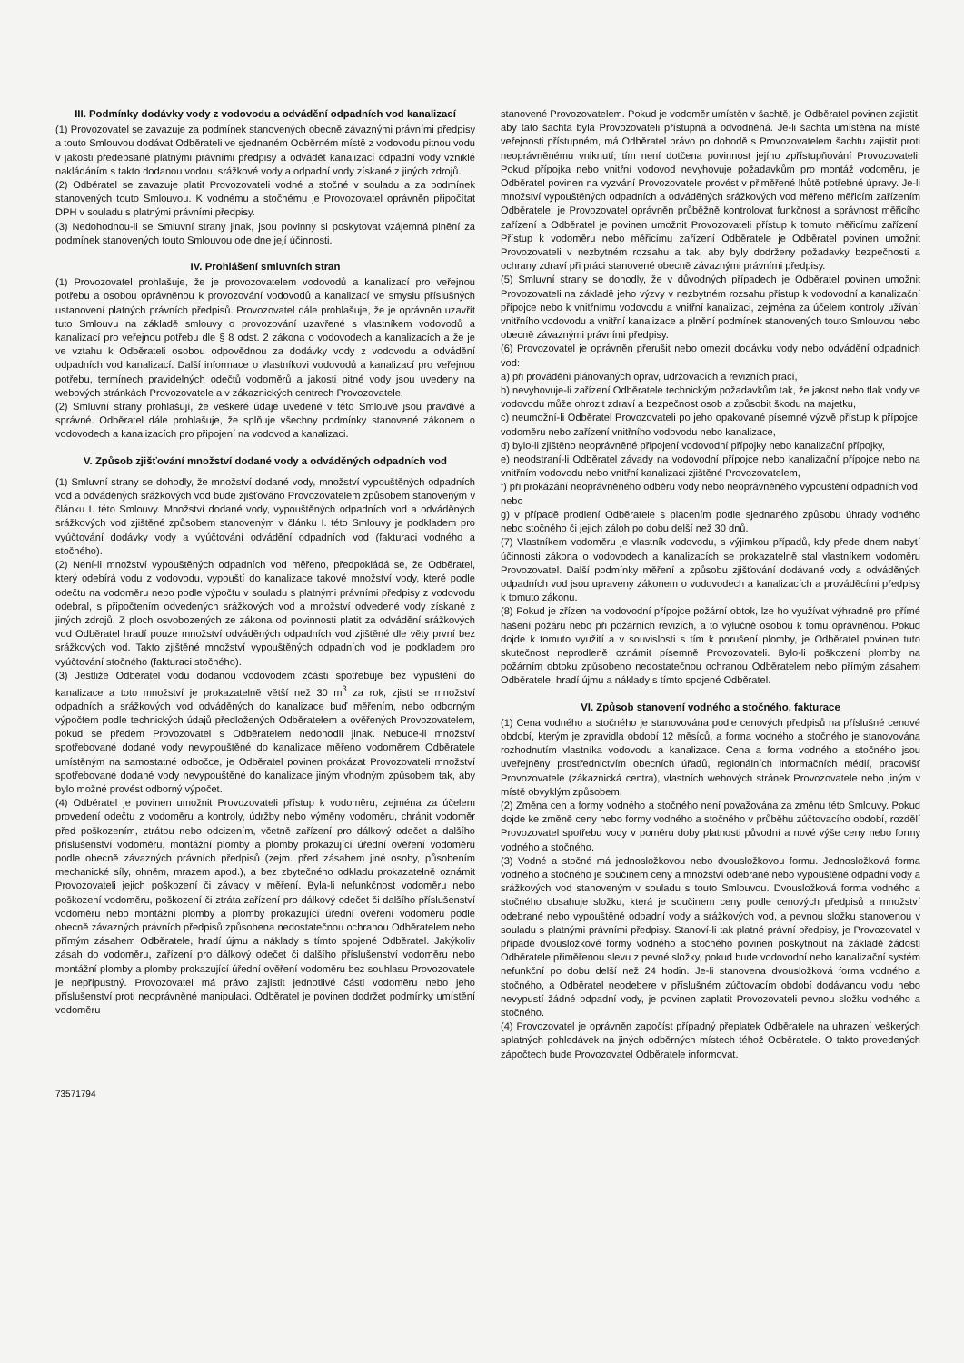III. Podmínky dodávky vody z vodovodu a odvádění odpadních vod kanalizací
(1) Provozovatel se zavazuje za podmínek stanovených obecně závaznými právními předpisy a touto Smlouvou dodávat Odběrateli ve sjednaném Odběrném místě z vodovodu pitnou vodu v jakosti předepsané platnými právními předpisy a odvádět kanalizací odpadní vody vzniklé nakládáním s takto dodanou vodou, srážkové vody a odpadní vody získané z jiných zdrojů.
(2) Odběratel se zavazuje platit Provozovateli vodné a stočné v souladu a za podmínek stanovených touto Smlouvou. K vodnému a stočnému je Provozovatel oprávněn připočítat DPH v souladu s platnými právními předpisy.
(3) Nedohodnou-li se Smluvní strany jinak, jsou povinny si poskytovat vzájemná plnění za podmínek stanovených touto Smlouvou ode dne její účinnosti.
IV. Prohlášení smluvních stran
(1) Provozovatel prohlašuje, že je provozovatelem vodovodů a kanalizací pro veřejnou potřebu a osobou oprávněnou k provozování vodovodů a kanalizací ve smyslu příslušných ustanovení platných právních předpisů. Provozovatel dále prohlašuje, že je oprávněn uzavřít tuto Smlouvu na základě smlouvy o provozování uzavřené s vlastníkem vodovodů a kanalizací pro veřejnou potřebu dle § 8 odst. 2 zákona o vodovodech a kanalizacích a že je ve vztahu k Odběrateli osobou odpovědnou za dodávky vody z vodovodu a odvádění odpadních vod kanalizací. Další informace o vlastníkovi vodovodů a kanalizací pro veřejnou potřebu, termínech pravidelných odečtů vodoměrů a jakosti pitné vody jsou uvedeny na webových stránkách Provozovatele a v zákaznických centrech Provozovatele.
(2) Smluvní strany prohlašují, že veškeré údaje uvedené v této Smlouvě jsou pravdivé a správné. Odběratel dále prohlašuje, že splňuje všechny podmínky stanovené zákonem o vodovodech a kanalizacích pro připojení na vodovod a kanalizaci.
V. Způsob zjišťování množství dodané vody a odváděných odpadních vod
(1) Smluvní strany se dohodly, že množství dodané vody, množství vypouštěných odpadních vod a odváděných srážkových vod bude zjišťováno Provozovatelem způsobem stanoveným v článku I. této Smlouvy. Množství dodané vody, vypouštěných odpadních vod a odváděných srážkových vod zjištěné způsobem stanoveným v článku I. této Smlouvy je podkladem pro vyúčtování dodávky vody a vyúčtování odvádění odpadních vod (fakturaci vodného a stočného).
(2) Není-li množství vypouštěných odpadních vod měřeno, předpokládá se, že Odběratel, který odebírá vodu z vodovodu, vypouští do kanalizace takové množství vody, které podle odečtu na vodoměru nebo podle výpočtu v souladu s platnými právními předpisy z vodovodu odebral, s připočtením odvedených srážkových vod a množství odvedené vody získané z jiných zdrojů. Z ploch osvobozených ze zákona od povinnosti platit za odvádění srážkových vod Odběratel hradí pouze množství odváděných odpadních vod zjištěné dle věty první bez srážkových vod. Takto zjištěné množství vypouštěných odpadních vod je podkladem pro vyúčtování stočného (fakturaci stočného).
(3) Jestliže Odběratel vodu dodanou vodovodem zčásti spotřebuje bez vypuštění do kanalizace a toto množství je prokazatelně větší než 30 m<sup>3</sup> za rok, zjistí se množství odpadních a srážkových vod odváděných do kanalizace buď měřením, nebo odborným výpočtem podle technických údajů předložených Odběratelem a ověřených Provozovatelem, pokud se předem Provozovatel s Odběratelem nedohodli jinak. Nebude-li množství spotřebované dodané vody nevypouštěné do kanalizace měřeno vodoměrem Odběratele umístěným na samostatné odbočce, je Odběratel povinen prokázat Provozovateli množství spotřebované dodané vody nevypouštěné do kanalizace jiným vhodným způsobem tak, aby bylo možné provést odborný výpočet.
(4) Odběratel je povinen umožnit Provozovateli přístup k vodoměru, zejména za účelem provedení odečtu z vodoměru a kontroly, údržby nebo výměny vodoměru, chránit vodoměr před poškozením, ztrátou nebo odcizením, včetně zařízení pro dálkový odečet a dalšího příslušenství vodoměru, montážní plomby a plomby prokazující úřední ověření vodoměru podle obecně závazných právních předpisů (zejm. před zásahem jiné osoby, působením mechanické síly, ohněm, mrazem apod.), a bez zbytečného odkladu prokazatelně oznámit Provozovateli jejich poškození či závady v měření. Byla-li nefunkčnost vodoměru nebo poškození vodoměru, poškození či ztráta zařízení pro dálkový odečet či dalšího příslušenství vodoměru nebo montážní plomby a plomby prokazující úřední ověření vodoměru podle obecně závazných právních předpisů způsobena nedostatečnou ochranou Odběratelem nebo přímým zásahem Odběratele, hradí újmu a náklady s tímto spojené Odběratel. Jakýkoliv zásah do vodoměru, zařízení pro dálkový odečet či dalšího příslušenství vodoměru nebo montážní plomby a plomby prokazující úřední ověření vodoměru bez souhlasu Provozovatele je nepřípustný. Provozovatel má právo zajistit jednotlivé části vodoměru nebo jeho příslušenství proti neoprávněné manipulaci. Odběratel je povinen dodržet podmínky umístění vodoměru
stanovené Provozovatelem. Pokud je vodoměr umístěn v šachtě, je Odběratel povinen zajistit, aby tato šachta byla Provozovateli přístupná a odvodněná. Je-li šachta umístěna na místě veřejnosti přístupném, má Odběratel právo po dohodě s Provozovatelem šachtu zajistit proti neoprávněnému vniknutí; tím není dotčena povinnost jejího zpřístupňování Provozovateli. Pokud přípojka nebo vnitřní vodovod nevyhovuje požadavkům pro montáž vodoměru, je Odběratel povinen na vyzvání Provozovatele provést v přiměřené lhůtě potřebné úpravy. Je-li množství vypouštěných odpadních a odváděných srážkových vod měřeno měřicím zařízením Odběratele, je Provozovatel oprávněn průběžně kontrolovat funkčnost a správnost měřicího zařízení a Odběratel je povinen umožnit Provozovateli přístup k tomuto měřicímu zařízení. Přístup k vodoměru nebo měřicímu zařízení Odběratele je Odběratel povinen umožnit Provozovateli v nezbytném rozsahu a tak, aby byly dodrženy požadavky bezpečnosti a ochrany zdraví při práci stanovené obecně závaznými právními předpisy.
(5) Smluvní strany se dohodly, že v důvodných případech je Odběratel povinen umožnit Provozovateli na základě jeho výzvy v nezbytném rozsahu přístup k vodovodní a kanalizační přípojce nebo k vnitřnímu vodovodu a vnitřní kanalizaci, zejména za účelem kontroly užívání vnitřního vodovodu a vnitřní kanalizace a plnění podmínek stanovených touto Smlouvou nebo obecně závaznými právními předpisy.
(6) Provozovatel je oprávněn přerušit nebo omezit dodávku vody nebo odvádění odpadních vod:
a) při provádění plánovaných oprav, udržovacích a revizních prací,
b) nevyhovuje-li zařízení Odběratele technickým požadavkům tak, že jakost nebo tlak vody ve vodovodu může ohrozit zdraví a bezpečnost osob a způsobit škodu na majetku,
c) neumožní-li Odběratel Provozovateli po jeho opakované písemné výzvě přístup k přípojce, vodoměru nebo zařízení vnitřního vodovodu nebo kanalizace,
d) bylo-li zjištěno neoprávněné připojení vodovodní přípojky nebo kanalizační přípojky,
e) neodstraní-li Odběratel závady na vodovodní přípojce nebo kanalizační přípojce nebo na vnitřním vodovodu nebo vnitřní kanalizaci zjištěné Provozovatelem,
f) při prokázání neoprávněného odběru vody nebo neoprávněného vypouštění odpadních vod, nebo
g) v případě prodlení Odběratele s placením podle sjednaného způsobu úhrady vodného nebo stočného či jejich záloh po dobu delší než 30 dnů.
(7) Vlastníkem vodoměru je vlastník vodovodu, s výjimkou případů, kdy přede dnem nabytí účinnosti zákona o vodovodech a kanalizacích se prokazatelně stal vlastníkem vodoměru Provozovatel. Další podmínky měření a způsobu zjišťování dodávané vody a odváděných odpadních vod jsou upraveny zákonem o vodovodech a kanalizacích a prováděcími předpisy k tomuto zákonu.
(8) Pokud je zřízen na vodovodní přípojce požární obtok, lze ho využívat výhradně pro přímé hašení požáru nebo při požárních revizích, a to výlučně osobou k tomu oprávněnou. Pokud dojde k tomuto využití a v souvislosti s tím k porušení plomby, je Odběratel povinen tuto skutečnost neprodleně oznámit písemně Provozovateli. Bylo-li poškození plomby na požárním obtoku způsobeno nedostatečnou ochranou Odběratelem nebo přímým zásahem Odběratele, hradí újmu a náklady s tímto spojené Odběratel.
VI. Způsob stanovení vodného a stočného, fakturace
(1) Cena vodného a stočného je stanovována podle cenových předpisů na příslušné cenové období, kterým je zpravidla období 12 měsíců, a forma vodného a stočného je stanovována rozhodnutím vlastníka vodovodu a kanalizace. Cena a forma vodného a stočného jsou uveřejněny prostřednictvím obecních úřadů, regionálních informačních médií, pracovišť Provozovatele (zákaznická centra), vlastních webových stránek Provozovatele nebo jiným v místě obvyklým způsobem.
(2) Změna cen a formy vodného a stočného není považována za změnu této Smlouvy. Pokud dojde ke změně ceny nebo formy vodného a stočného v průběhu zúčtovacího období, rozdělí Provozovatel spotřebu vody v poměru doby platnosti původní a nové výše ceny nebo formy vodného a stočného.
(3) Vodné a stočné má jednosložkovou nebo dvousložkovou formu. Jednosložková forma vodného a stočného je součinem ceny a množství odebrané nebo vypouštěné odpadní vody a srážkových vod stanoveným v souladu s touto Smlouvou. Dvousložková forma vodného a stočného obsahuje složku, která je součinem ceny podle cenových předpisů a množství odebrané nebo vypouštěné odpadní vody a srážkových vod, a pevnou složku stanovenou v souladu s platnými právními předpisy. Stanoví-li tak platné právní předpisy, je Provozovatel v případě dvousložkové formy vodného a stočného povinen poskytnout na základě žádosti Odběratele přiměřenou slevu z pevné složky, pokud bude vodovodní nebo kanalizační systém nefunkční po dobu delší než 24 hodin. Je-li stanovena dvousložková forma vodného a stočného, a Odběratel neodebere v příslušném zúčtovacím období dodávanou vodu nebo nevypustí žádné odpadní vody, je povinen zaplatit Provozovateli pevnou složku vodného a stočného.
(4) Provozovatel je oprávněn započíst případný přeplatek Odběratele na uhrazení veškerých splatných pohledávek na jiných odběrných místech téhož Odběratele. O takto provedených zápočtech bude Provozovatel Odběratele informovat.
73571794